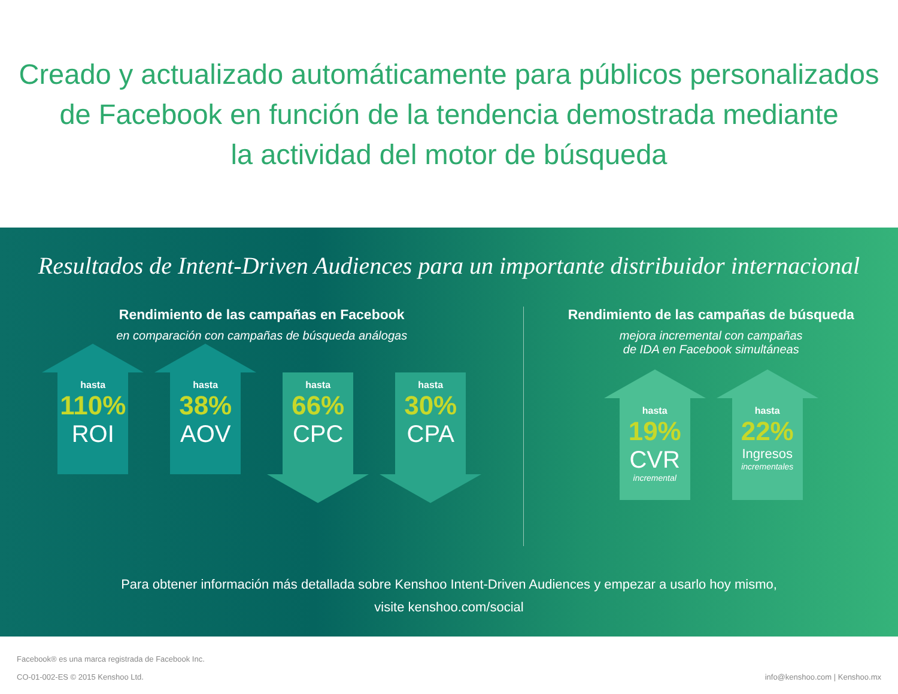Creado y actualizado automáticamente para públicos personalizados
de Facebook en función de la tendencia demostrada mediante
la actividad del motor de búsqueda
Resultados de Intent-Driven Audiences para un importante distribuidor internacional
Rendimiento de las campañas en Facebook
en comparación con campañas de búsqueda análogas
hasta
110%
ROI
hasta
38%
AOV
hasta
66%
CPC
hasta
30%
CPA
Rendimiento de las campañas de búsqueda
mejora incremental con campañas
de IDA en Facebook simultáneas
hasta
19%
CVR
incremental
hasta
22%
Ingresos
incrementales
Para obtener información más detallada sobre Kenshoo Intent-Driven Audiences y empezar a usarlo hoy mismo,
visite kenshoo.com/social
Facebook® es una marca registrada de Facebook Inc.
CO-01-002-ES © 2015 Kenshoo Ltd.
info@kenshoo.com | Kenshoo.mx